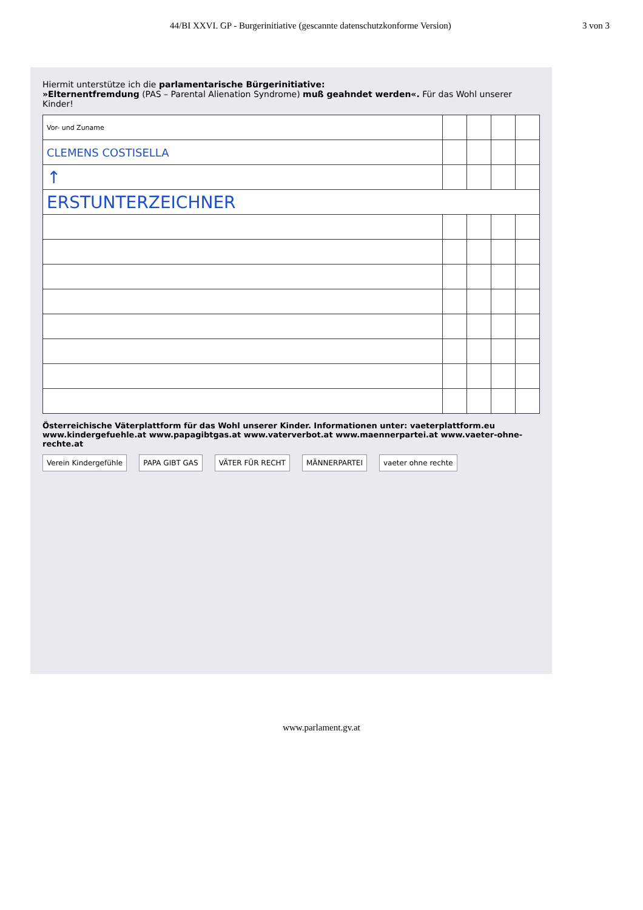44/BI XXVI. GP - Burgerinitiative (gescannte datenschutzkonforme Version) 3 von 3
Hiermit unterstütze ich die parlamentarische Bürgerinitiative:
»Elternentfremdung (PAS – Parental Alienation Syndrome) muß geahndet werden«. Für das Wohl unserer Kinder!
| Vor- und Zuname | | | | |
| --- | --- | --- | --- | --- |
| CLEMENS COSTISELLA | | | | |
| ↑ | | | | |
| ERSTUNTERZEICHNER | | | | |
Österreichische Väterplattform für das Wohl unserer Kinder. Informationen unter: vaeterplattform.eu
www.kindergefuehle.at www.papagibtgas.at www.vaterverbot.at www.maennerpartei.at www.vaeter-ohne-rechte.at
Verein Kindergefühle PAPA GIBT GAS VÄTER FÜR RECHT MÄNNERPARTEI vaeter ohne rechte
www.parlament.gv.at